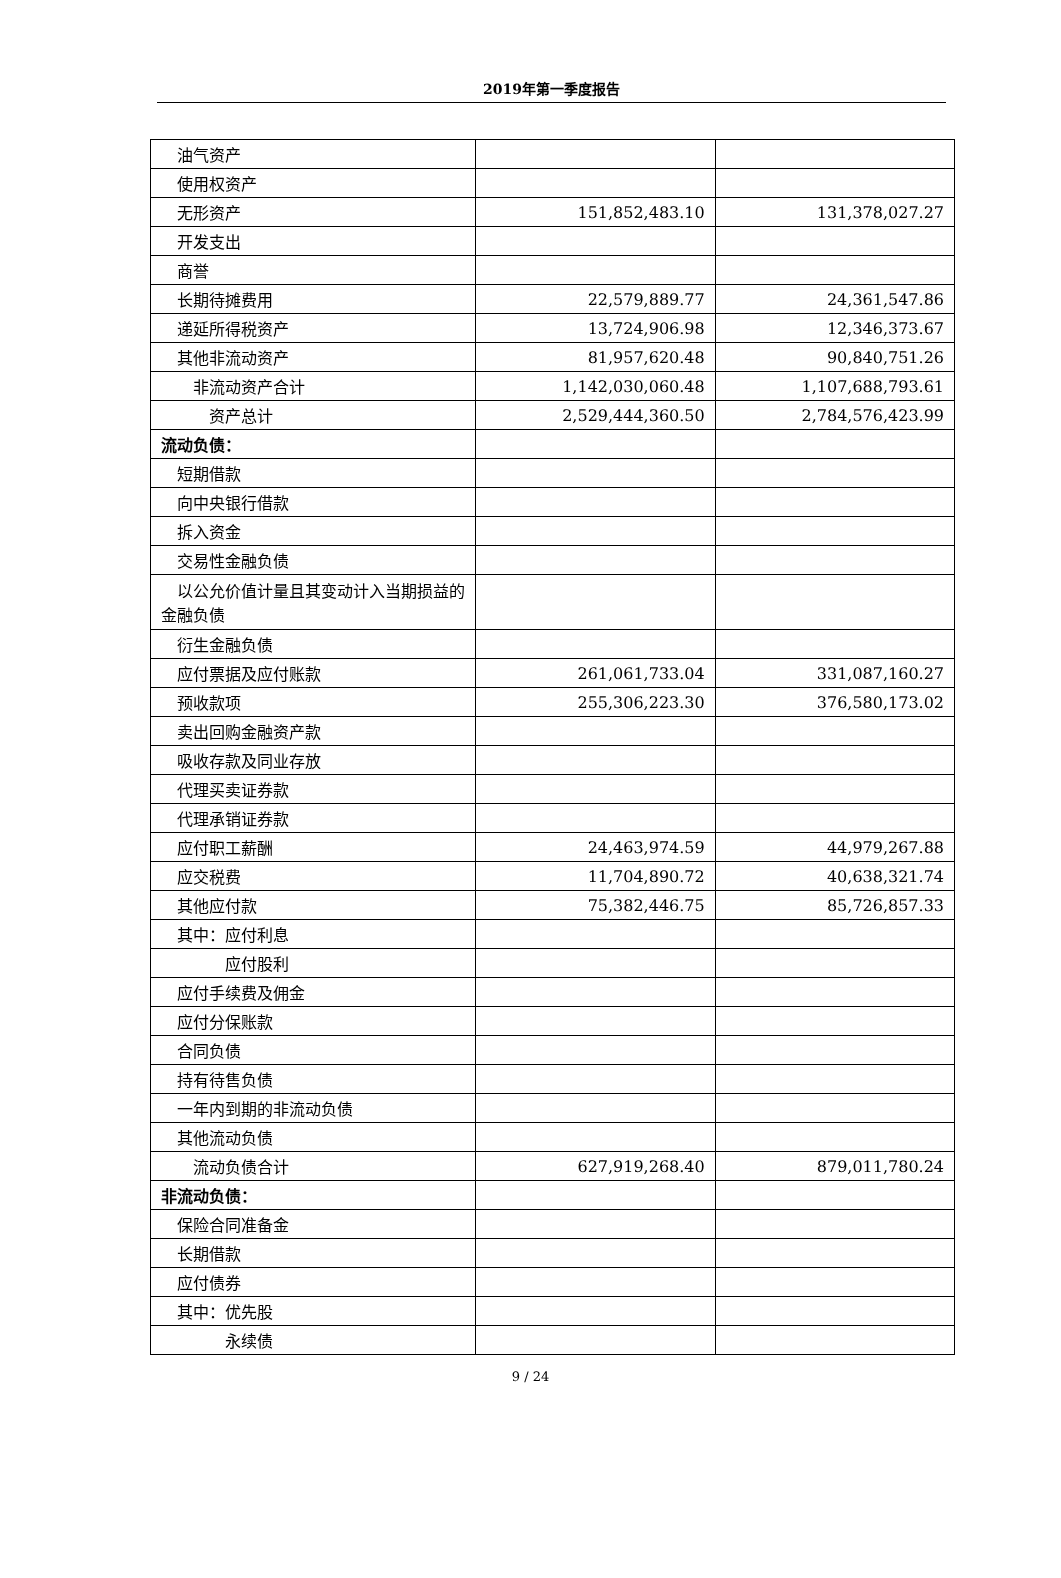2019年第一季度报告
| 油气资产 | | |
| 使用权资产 | | |
| 无形资产 | 151,852,483.10 | 131,378,027.27 |
| 开发支出 | | |
| 商誉 | | |
| 长期待摊费用 | 22,579,889.77 | 24,361,547.86 |
| 递延所得税资产 | 13,724,906.98 | 12,346,373.67 |
| 其他非流动资产 | 81,957,620.48 | 90,840,751.26 |
| 非流动资产合计 | 1,142,030,060.48 | 1,107,688,793.61 |
| 资产总计 | 2,529,444,360.50 | 2,784,576,423.99 |
| 流动负债： | | |
| 短期借款 | | |
| 向中央银行借款 | | |
| 拆入资金 | | |
| 交易性金融负债 | | |
| 以公允价值计量且其变动计入当期损益的金融负债 | | |
| 衍生金融负债 | | |
| 应付票据及应付账款 | 261,061,733.04 | 331,087,160.27 |
| 预收款项 | 255,306,223.30 | 376,580,173.02 |
| 卖出回购金融资产款 | | |
| 吸收存款及同业存放 | | |
| 代理买卖证券款 | | |
| 代理承销证券款 | | |
| 应付职工薪酬 | 24,463,974.59 | 44,979,267.88 |
| 应交税费 | 11,704,890.72 | 40,638,321.74 |
| 其他应付款 | 75,382,446.75 | 85,726,857.33 |
| 其中：应付利息 | | |
| 应付股利 | | |
| 应付手续费及佣金 | | |
| 应付分保账款 | | |
| 合同负债 | | |
| 持有待售负债 | | |
| 一年内到期的非流动负债 | | |
| 其他流动负债 | | |
| 流动负债合计 | 627,919,268.40 | 879,011,780.24 |
| 非流动负债： | | |
| 保险合同准备金 | | |
| 长期借款 | | |
| 应付债券 | | |
| 其中：优先股 | | |
| 永续债 | | |
9 / 24